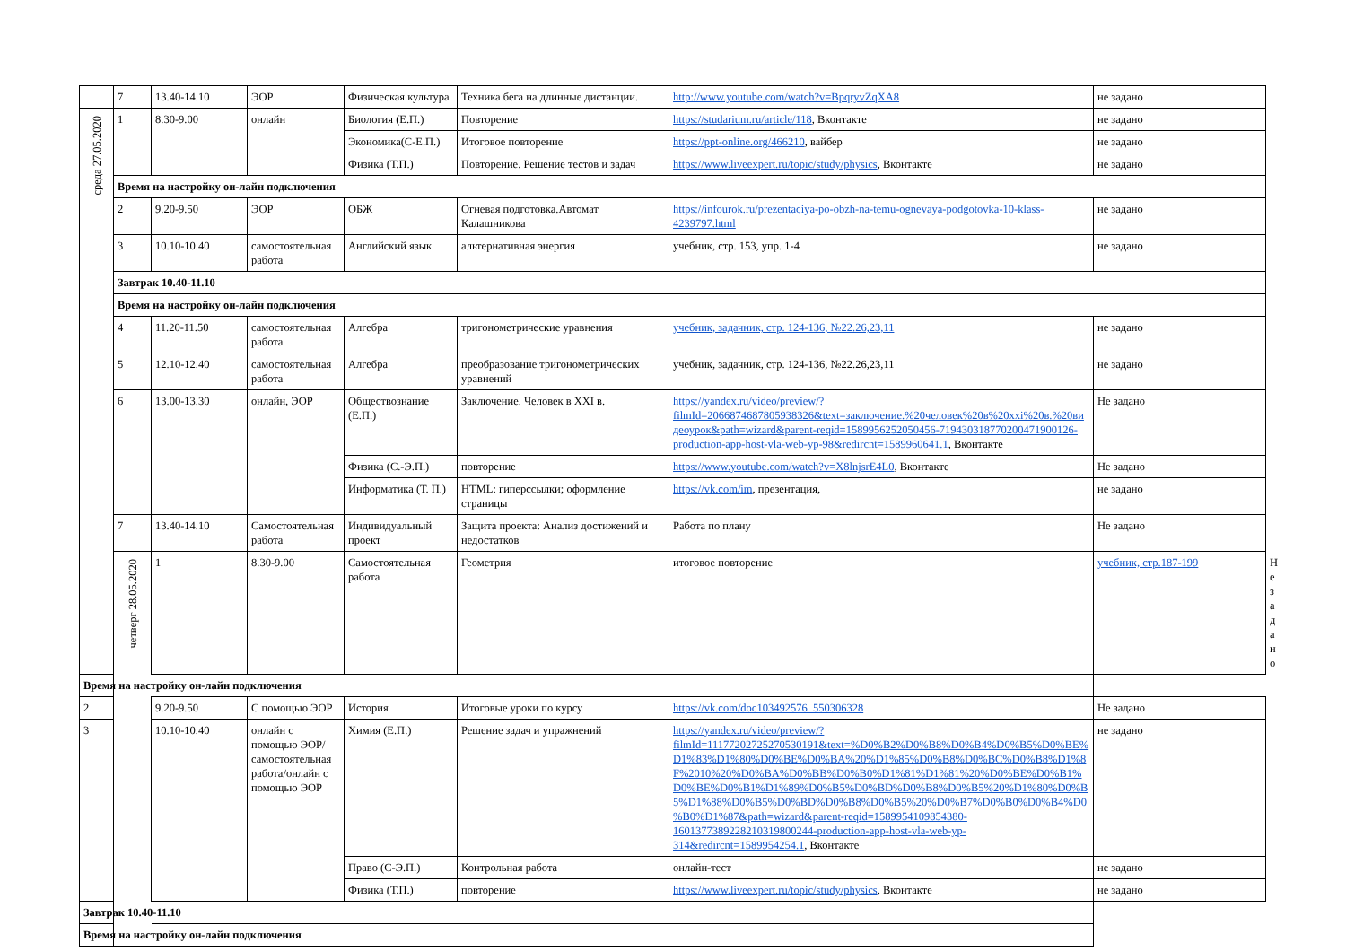| | 7 | 13.40-14.10 | ЭОР | Физическая культура | Техника бега на длинные дистанции. | http://www.youtube.com/watch?v=BpqryvZqXA8 | не задано | |
| среда 27.05.2020 | 1 | 8.30-9.00 | онлайн | Биология (Е.П.) | Повторение | https://studarium.ru/article/118 , Вконтакте | не задано | |
| | | | | Экономика(С-Е.П.) | Итоговое повторение | https://ppt-online.org/466210 , вайбер | не задано | |
| | | | | Физика (Т.П.) | Повторение. Решение тестов и задач | https://www.liveexpert.ru/topic/study/physics , Вконтакте | не задано | |
| | Время на настройку он-лайн подключения | | | | | | | |
| | 2 | 9.20-9.50 | ЭОР | ОБЖ | Огневая подготовка.Автомат Калашникова | https://infourok.ru/prezentaciya-po-obzh-na-temu-ognevaya-podgotovka-10-klass-4239797.html | не задано | |
| | 3 | 10.10-10.40 | самостоятельная работа | Английский язык | альтернативная энергия | учебник, стр. 153, упр. 1-4 | не задано | |
| | Завтрак 10.40-11.10 | | | | | | | |
| | Время на настройку он-лайн подключения | | | | | | | |
| | 4 | 11.20-11.50 | самостоятельная работа | Алгебра | тригонометрические уравнения | учебник, задачник, стр. 124-136, №22.26,23,11 | не задано | |
| | 5 | 12.10-12.40 | самостоятельная работа | Алгебра | преобразование тригонометрических уравнений | учебник, задачник, стр. 124-136, №22.26,23,11 | не задано | |
| | 6 | 13.00-13.30 | онлайн, ЭОР | Обществознание (Е.П.) | Заключение. Человек в XXI в. | https://yandex.ru/video/preview/?filmId=2066874687805938326&text=заключение.%20человек%20в%20xxi%20в.%20видеоурок&path=wizard&parent-reqid=1589956252050456-719430318770200471900126-production-app-host-vla-web-yp-98&redircnt=1589960641.1 , Вконтакте | Не задано | |
| | | | | Физика (С.-Э.П.) | повторение | https://www.youtube.com/watch?v=X8lnjsrE4L0 , Вконтакте | Не задано | |
| | | | | Информатика (Т. П.) | HTML: гиперссылки; оформление страницы | https://vk.com/im , презентация, | не задано | |
| | 7 | 13.40-14.10 | Самостоятельная работа | Индивидуальный проект | Защита проекта: Анализ достижений и недостатков | Работа по плану | Не задано | |
| | четверг 28.05.2020 | 1 | 8.30-9.00 | Самостоятельная работа | Геометрия | итоговое повторение | учебник, стр.187-199 | Не задано |
| Время на настройку он-лайн подключения | | | | | | | | |
| 2 | | 9.20-9.50 | С помощью ЭОР | История | Итоговые уроки по курсу | https://vk.com/doc103492576_550306328 | Не задано | |
| 3 | | 10.10-10.40 | онлайн с помощью ЭОР/самостоятельная работа/онлайн с помощью ЭОР | Химия (Е.П.) | Решение задач и упражнений | https://yandex.ru/video/preview/?filmId=11177202725270530191&text=%D0%B2%D0%B8%D0%B4%D0%B5%D0%BE%D1%83%D1%80%D0%BE%D0%BA%20%D1%85%D0%B8%D0%BC%D0%B8%D1%8F%2010%20%D0%BA%D0%BB%D0%B0%D1%81%D1%81%20%D0%BE%D0%B1%D0%BE%D0%B1%D1%89%D0%B5%D0%BD%D0%B8%D0%B5%20%D1%80%D0%B5%D1%88%D0%B5%D0%BD%D0%B8%D0%B5%20%D0%B7%D0%B0%D0%B4%D0%B0%D1%87&path=wizard&parent-reqid=1589954109854380-1601377389228210319800244-production-app-host-vla-web-yp-314&redircnt=1589954254.1 , Вконтакте | не задано | |
| | | | | Право (С-Э.П.) | Контрольная работа | онлайн-тест | не задано | |
| | | | | Физика (Т.П.) | повторение | https://www.liveexpert.ru/topic/study/physics , Вконтакте | не задано | |
| Завтрак 10.40-11.10 | | | | | | | | |
| Время на настройку он-лайн подключения | | | | | | | | |